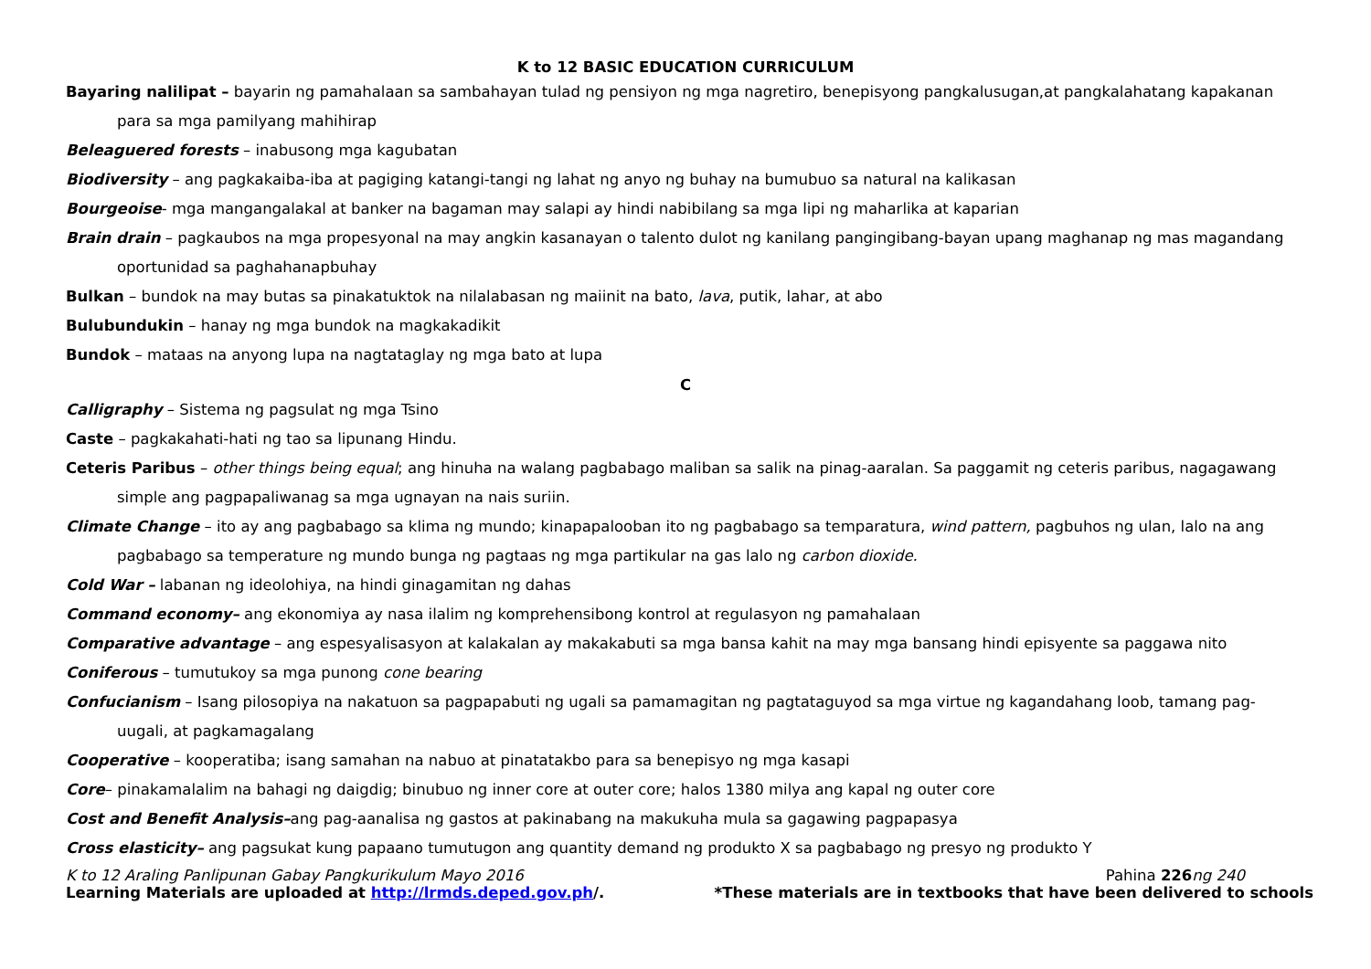K to 12 BASIC EDUCATION CURRICULUM
Bayaring nalilipat – bayarin ng pamahalaan sa sambahayan tulad ng pensiyon ng mga nagretiro, benepisyong pangkalusugan,at pangkalahatang kapakanan para sa mga pamilyang mahihirap
Beleaguered forests – inabusong mga kagubatan
Biodiversity – ang pagkakaiba-iba at pagiging katangi-tangi ng lahat ng anyo ng buhay na bumubuo sa natural na kalikasan
Bourgeoise- mga mangangalakal at banker na bagaman may salapi ay hindi nabibilang sa mga lipi ng maharlika at kaparian
Brain drain – pagkaubos na mga propesyonal na may angkin kasanayan o talento dulot ng kanilang pangingibang-bayan upang maghanap ng mas magandang oportunidad sa paghahanapbuhay
Bulkan – bundok na may butas sa pinakatuktok na nilalabasan ng maiinit na bato, lava, putik, lahar, at abo
Bulubundukin – hanay ng mga bundok na magkakadikit
Bundok – mataas na anyong lupa na nagtataglay ng mga bato at lupa
C
Calligraphy – Sistema ng pagsulat ng mga Tsino
Caste – pagkakahati-hati ng tao sa lipunang Hindu.
Ceteris Paribus – other things being equal; ang hinuha na walang pagbabago maliban sa salik na pinag-aaralan. Sa paggamit ng ceteris paribus, nagagawang simple ang pagpapaliwanag sa mga ugnayan na nais suriin.
Climate Change – ito ay ang pagbabago sa klima ng mundo; kinapapalooban ito ng pagbabago sa temparatura, wind pattern, pagbuhos ng ulan, lalo na ang pagbabago sa temperature ng mundo bunga ng pagtaas ng mga partikular na gas lalo ng carbon dioxide.
Cold War – labanan ng ideolohiya, na hindi ginagamitan ng dahas
Command economy– ang ekonomiya ay nasa ilalim ng komprehensibong kontrol at regulasyon ng pamahalaan
Comparative advantage – ang espesyalisasyon at kalakalan ay makakabuti sa mga bansa kahit na may mga bansang hindi episyente sa paggawa nito
Coniferous – tumutukoy sa mga punong cone bearing
Confucianism – Isang pilosopiya na nakatuon sa pagpapabuti ng ugali sa pamamagitan ng pagtataguyod sa mga virtue ng kagandahang loob, tamang pag-uugali, at pagkamagalang
Cooperative – kooperatiba; isang samahan na nabuo at pinatatakbo para sa benepisyo ng mga kasapi
Core– pinakamalalim na bahagi ng daigdig; binubuo ng inner core at outer core; halos 1380 milya ang kapal ng outer core
Cost and Benefit Analysis–ang pag-aanalisa ng gastos at pakinabang na makukuha mula sa gagawing pagpapasya
Cross elasticity– ang pagsukat kung papaano tumutugon ang quantity demand ng produkto X sa pagbabago ng presyo ng produkto Y
K to 12 Araling Panlipunan Gabay Pangkurikulum Mayo 2016 Pahina 226ng 240
Learning Materials are uploaded at http://lrmds.deped.gov.ph/. *These materials are in textbooks that have been delivered to schools